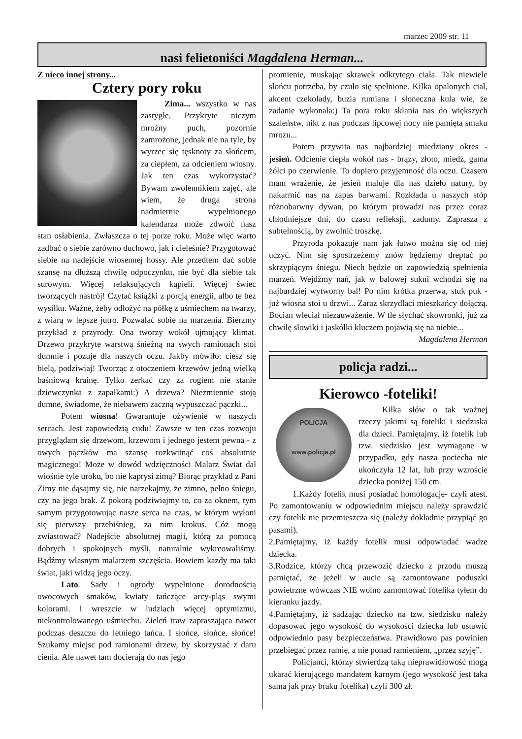marzec 2009 str. 11
nasi felietoniści Magdalena Herman...
Z nieco innej strony...
Cztery pory roku
Zima... wszystko w nas zastygłe. Przykryte niczym mroźny puch, pozornie zamrożone, jednak nie na tyle, by wyrzec się tęsknoty za słońcem, za ciepłem, za odcieniem wiosny. Jak ten czas wykorzystać? Bywam zwolennikiem zajęć, ale wiem, że druga strona nadmiernie wypełnionego kalendarza może zdwoić nasz stan osłabienia. Zwłaszcza o tej porze roku. Może więc warto zadbać o siebie zarówno duchowo, jak i cieleśnie? Przygotować siebie na nadejście wiosennej hossy. Ale przedtem dać sobie szansę na dłuższą chwilę odpoczynku, nie być dla siebie tak surowym. Więcej relaksujących kąpieli. Więcej świec tworzących nastrój! Czytać książki z porcją energii, albo te bez wysiłku. Ważne, żeby odłożyć na półkę z uśmiechem na twarzy, z wiarą w lepsze jutro. Pozwalać sobie na marzenia. Bierzmy przykład z przyrody. Ona tworzy wokół ujmujący klimat. Drzewo przykryte warstwą śnieżną na swych ramionach stoi dumnie i pozuje dla naszych oczu. Jakby mówiło: ciesz się bielą, podziwiaj! Tworząc z otoczeniem krzewów jedną wielką baśniową krainę. Tylko zerkać czy za rogiem nie stanie dziewczynka z zapałkami:) A drzewa? Niezmiennie stoją dumne, świadome, że niebawem zaczną wypuszczać pączki...
Potem wiosna! Gwarantuje ożywienie w naszych sercach. Jest zapowiedzią cudu! Zawsze w ten czas rozwoju przyglądam się drzewom, krzewom i jednego jestem pewna - z owych pączków ma szansę rozkwitnąć coś absolutnie magicznego! Może w dowód wdzięczności Malarz Świat dał wiośnie tyle uroku, bo nie kaprysi zimą? Biorąc przykład z Pani Zimy nie dąsajmy się, nie narzekajmy, że zimno, pełno śniegu, czy na jego brak. Z pokorą podziwiajmy to, co za oknem, tym samym przygotowując nasze serca na czas, w którym wyłoni się pierwszy przebiśnieg, za nim krokus. Cóż mogą zwiastować? Nadejście absolutnej magii, którą za pomocą dobrych i spokojnych myśli, naturalnie wykreowaliśmy. Bądźmy własnym malarzem szczęścia. Bowiem każdy ma taki świat, jaki widzą jego oczy.
Lato. Sady i ogrody wypełnione dorodnością owocowych smaków, kwiaty tańczące arcy-pląs swymi kolorami. I wreszcie w ludziach więcej optymizmu, niekontrolowanego uśmiechu. Zieleń traw zapraszająca nawet podczas deszczu do letniego tańca. I słońce, słońce, słońce! Szukamy miejsc pod ramionami drzew, by skorzystać z daru cienia. Ale nawet tam docierają do nas jego
promienie, muskając skrawek odkrytego ciała. Tak niewiele słońcu potrzeba, by czuło się spełnione. Kilka opalonych ciał, akcent czekolady, buzia rumiana i słoneczna kula wie, że zadanie wykonała:) Ta pora roku skłania nas do większych szaleństw, nikt z nas podczas lipcowej nocy nie pamięta smaku mrozu...
Potem przywita nas najbardziej miedziany okres - jesień. Odcienie ciepła wokół nas - brązy, złoto, miedź, gama żółci po czerwienie. To dopiero przyjemność dla oczu. Czasem mam wrażenie, że jesień maluje dla nas dzieło natury, by nakarmić nas na zapas barwami. Rozkłada u naszych stóp różnobarwny dywan, po którym prowadzi nas przez coraz chłodniejsze dni, do czasu refleksji, zadumy. Zaprasza z subtelnością, by zwolnić troszkę.
Przyroda pokazuje nam jak łatwo można się od niej uczyć. Nim się spostrzeżemy znów będziemy dreptać po skrzypiącym śniegu. Niech będzie on zapowiedzią spełnienia marzeń. Wejdźmy nań, jak w balowej sukni wchodzi się na najbardziej wytworny bal! Po nim krótka przerwa, stuk puk - już wiosna stoi u drzwi... Zaraz skrzydlaci mieszkańcy dołączą. Bocian wleciał niezauważenie. W tle słychać skowronki, już za chwilę słowiki i jaskółki kluczem pojawią się na niebie...
Magdalena Herman
policja radzi...
Kierowco -foteliki!
POLICJA
www.policja.pl
Kilka słów o tak ważnej rzeczy jakimi są foteliki i siedziska dla dzieci. Pamiętajmy, iż fotelik lub tzw. siedzisko jest wymagane w przypadku, gdy nasza pociecha nie ukończyła 12 lat, lub przy wzroście dziecka poniżej 150 cm.
1.Każdy fotelik musi posiadać homologacje- czyli atest. Po zamontowaniu w odpowiednim miejscu należy sprawdzić czy fotelik nie przemieszcza się (należy dokładnie przypiąć go pasami).
2.Pamiętajmy, iż każdy fotelik musi odpowiadać wadze dziecka.
3.Rodzice, którzy chcą przewozić dziecko z przodu muszą pamiętać, że jeżeli w aucie są zamontowane poduszki powietrzne wówczas NIE wolno zamontować fotelika tyłem do kierunku jazdy.
4.Pamiętajmy, iż sadzając dziecko na tzw. siedzisku należy dopasować jego wysokość do wysokości dziecka lub ustawić odpowiednio pasy bezpieczeństwa. Prawidłowo pas powinien przebiegać przez ramię, a nie ponad ramieniem, „przez szyję”.
Policjanci, którzy stwierdzą taką nieprawidłowość mogą ukarać kierującego mandatem karnym (jego wysokość jest taka sama jak przy braku fotelika) czyli 300 zł.